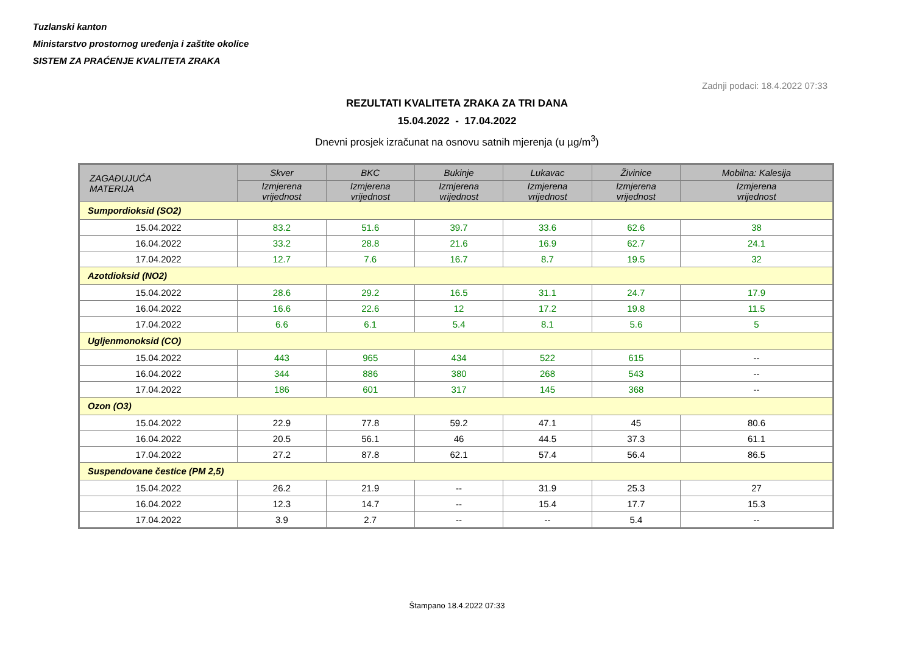Tuzlanski kanton
Ministarstvo prostornog uređenja i zaštite okolice
SISTEM ZA PRAĆENJE KVALITETA ZRAKA
Zadnji podaci: 18.4.2022 07:33
REZULTATI KVALITETA ZRAKA ZA TRI DANA
15.04.2022 - 17.04.2022
Dnevni prosjek izračunat na osnovu satnih mjerenja (u µg/m<sup>3</sup>)
| ZAGAĐUJUĆA MATERIJA | Skver | BKC | Bukinje | Lukavac | Živinice | Mobilna: Kalesija |
| --- | --- | --- | --- | --- | --- | --- |
| | Izmjerena vrijednost | Izmjerena vrijednost | Izmjerena vrijednost | Izmjerena vrijednost | Izmjerena vrijednost | Izmjerena vrijednost |
| Sumpordioksid (SO2) | | | | | | |
| 15.04.2022 | 83.2 | 51.6 | 39.7 | 33.6 | 62.6 | 38 |
| 16.04.2022 | 33.2 | 28.8 | 21.6 | 16.9 | 62.7 | 24.1 |
| 17.04.2022 | 12.7 | 7.6 | 16.7 | 8.7 | 19.5 | 32 |
| Azotdioksid (NO2) | | | | | | |
| 15.04.2022 | 28.6 | 29.2 | 16.5 | 31.1 | 24.7 | 17.9 |
| 16.04.2022 | 16.6 | 22.6 | 12 | 17.2 | 19.8 | 11.5 |
| 17.04.2022 | 6.6 | 6.1 | 5.4 | 8.1 | 5.6 | 5 |
| Ugljenmonoksid (CO) | | | | | | |
| 15.04.2022 | 443 | 965 | 434 | 522 | 615 | -- |
| 16.04.2022 | 344 | 886 | 380 | 268 | 543 | -- |
| 17.04.2022 | 186 | 601 | 317 | 145 | 368 | -- |
| Ozon (O3) | | | | | | |
| 15.04.2022 | 22.9 | 77.8 | 59.2 | 47.1 | 45 | 80.6 |
| 16.04.2022 | 20.5 | 56.1 | 46 | 44.5 | 37.3 | 61.1 |
| 17.04.2022 | 27.2 | 87.8 | 62.1 | 57.4 | 56.4 | 86.5 |
| Suspendovane čestice (PM 2,5) | | | | | | |
| 15.04.2022 | 26.2 | 21.9 | -- | 31.9 | 25.3 | 27 |
| 16.04.2022 | 12.3 | 14.7 | -- | 15.4 | 17.7 | 15.3 |
| 17.04.2022 | 3.9 | 2.7 | -- | -- | 5.4 | -- |
Štampano 18.4.2022 07:33